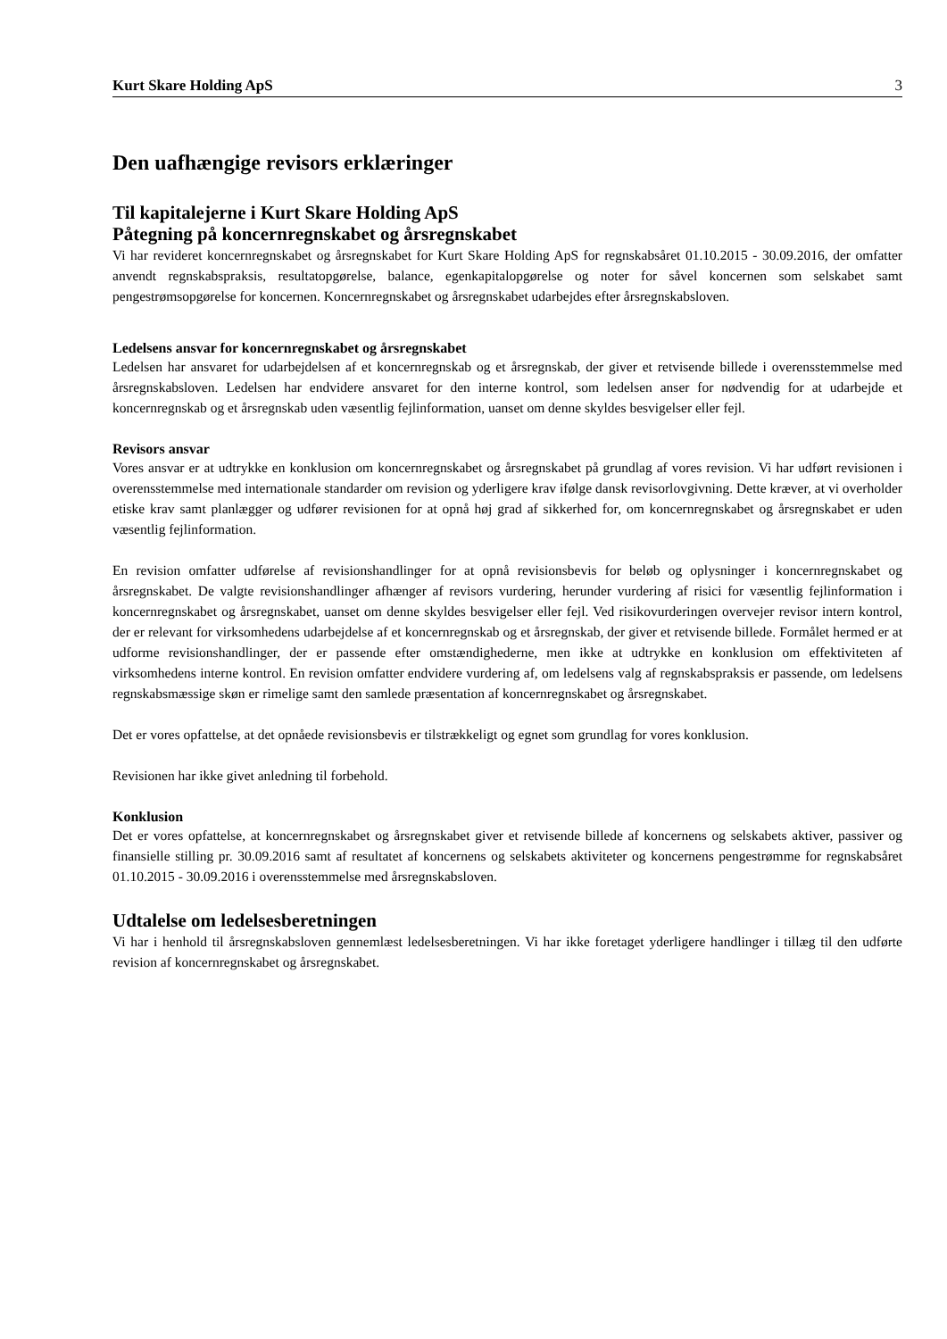Kurt Skare Holding ApS 3
Den uafhængige revisors erklæringer
Til kapitalejerne i Kurt Skare Holding ApS
Påtegning på koncernregnskabet og årsregnskabet
Vi har revideret koncernregnskabet og årsregnskabet for Kurt Skare Holding ApS for regnskabsåret 01.10.2015 - 30.09.2016, der omfatter anvendt regnskabspraksis, resultatopgørelse, balance, egenkapitalopgørelse og noter for såvel koncernen som selskabet samt pengestrømsopgørelse for koncernen. Koncernregnskabet og årsregnskabet udarbejdes efter årsregnskabsloven.
Ledelsens ansvar for koncernregnskabet og årsregnskabet
Ledelsen har ansvaret for udarbejdelsen af et koncernregnskab og et årsregnskab, der giver et retvisende billede i overensstemmelse med årsregnskabsloven. Ledelsen har endvidere ansvaret for den interne kontrol, som ledelsen anser for nødvendig for at udarbejde et koncernregnskab og et årsregnskab uden væsentlig fejlinformation, uanset om denne skyldes besvigelser eller fejl.
Revisors ansvar
Vores ansvar er at udtrykke en konklusion om koncernregnskabet og årsregnskabet på grundlag af vores revision. Vi har udført revisionen i overensstemmelse med internationale standarder om revision og yderligere krav ifølge dansk revisorlovgivning. Dette kræver, at vi overholder etiske krav samt planlægger og udfører revisionen for at opnå høj grad af sikkerhed for, om koncernregnskabet og årsregnskabet er uden væsentlig fejlinformation.
En revision omfatter udførelse af revisionshandlinger for at opnå revisionsbevis for beløb og oplysninger i koncernregnskabet og årsregnskabet. De valgte revisionshandlinger afhænger af revisors vurdering, herunder vurdering af risici for væsentlig fejlinformation i koncernregnskabet og årsregnskabet, uanset om denne skyldes besvigelser eller fejl. Ved risikovurderingen overvejer revisor intern kontrol, der er relevant for virksomhedens udarbejdelse af et koncernregnskab og et årsregnskab, der giver et retvisende billede. Formålet hermed er at udforme revisionshandlinger, der er passende efter omstændighederne, men ikke at udtrykke en konklusion om effektiviteten af virksomhedens interne kontrol. En revision omfatter endvidere vurdering af, om ledelsens valg af regnskabspraksis er passende, om ledelsens regnskabsmæssige skøn er rimelige samt den samlede præsentation af koncernregnskabet og årsregnskabet.
Det er vores opfattelse, at det opnåede revisionsbevis er tilstrækkeligt og egnet som grundlag for vores konklusion.
Revisionen har ikke givet anledning til forbehold.
Konklusion
Det er vores opfattelse, at koncernregnskabet og årsregnskabet giver et retvisende billede af koncernens og selskabets aktiver, passiver og finansielle stilling pr. 30.09.2016 samt af resultatet af koncernens og selskabets aktiviteter og koncernens pengestrømme for regnskabsåret 01.10.2015 - 30.09.2016 i overensstemmelse med årsregnskabsloven.
Udtalelse om ledelsesberetningen
Vi har i henhold til årsregnskabsloven gennemlæst ledelsesberetningen. Vi har ikke foretaget yderligere handlinger i tillæg til den udførte revision af koncernregnskabet og årsregnskabet.